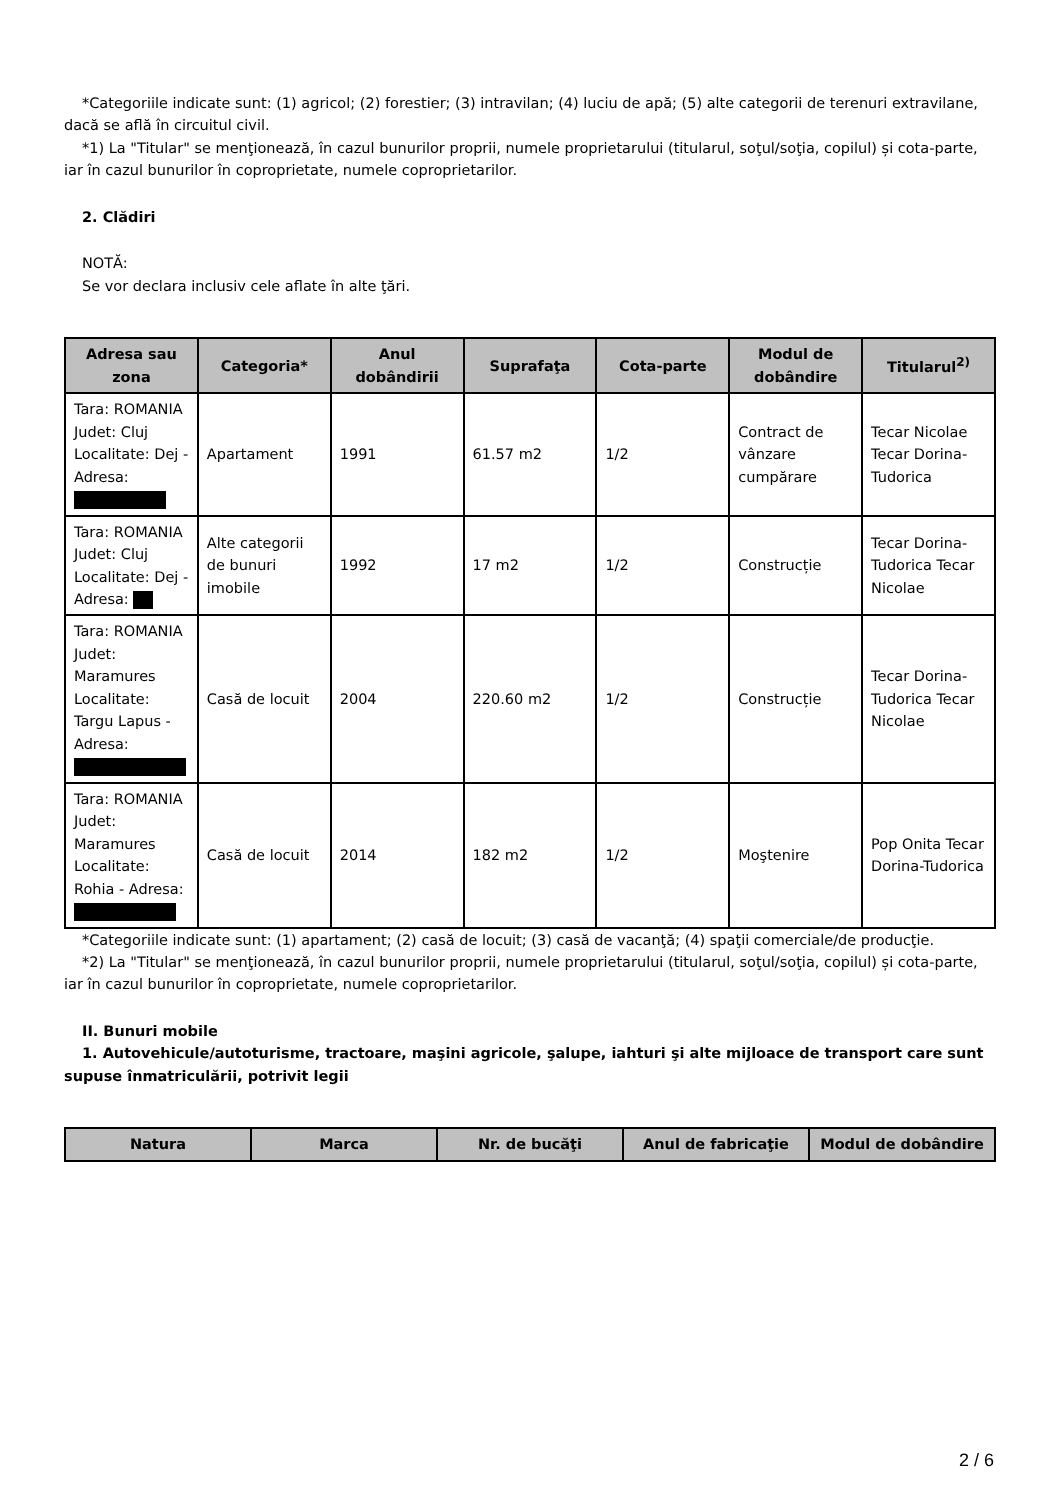*Categoriile indicate sunt: (1) agricol; (2) forestier; (3) intravilan; (4) luciu de apă; (5) alte categorii de terenuri extravilane, dacă se află în circuitul civil.
*1) La "Titular" se menţionează, în cazul bunurilor proprii, numele proprietarului (titularul, soţul/soţia, copilul) și cota-parte, iar în cazul bunurilor în coproprietate, numele coproprietarilor.
2. Clădiri
NOTĂ:
Se vor declara inclusiv cele aflate în alte ţări.
| Adresa sau zona | Categoria* | Anul dobândirii | Suprafaţa | Cota-parte | Modul de dobândire | Titularul<sup>2)</sup> |
| --- | --- | --- | --- | --- | --- | --- |
| Tara: ROMANIA Judet: Cluj Localitate: Dej - Adresa: | Apartament | 1991 | 61.57 m2 | 1/2 | Contract de vânzare cumpărare | Tecar Nicolae Tecar Dorina-Tudorica |
| Tara: ROMANIA Judet: Cluj Localitate: Dej - Adresa: | Alte categorii de bunuri imobile | 1992 | 17 m2 | 1/2 | Construcție | Tecar Dorina-Tudorica Tecar Nicolae |
| Tara: ROMANIA Judet: Maramures Localitate: Targu Lapus - Adresa: | Casă de locuit | 2004 | 220.60 m2 | 1/2 | Construcție | Tecar Dorina-Tudorica Tecar Nicolae |
| Tara: ROMANIA Judet: Maramures Localitate: Rohia - Adresa: | Casă de locuit | 2014 | 182 m2 | 1/2 | Moştenire | Pop Onita Tecar Dorina-Tudorica |
*Categoriile indicate sunt: (1) apartament; (2) casă de locuit; (3) casă de vacanţă; (4) spaţii comerciale/de producţie.
*2) La "Titular" se menţionează, în cazul bunurilor proprii, numele proprietarului (titularul, soţul/soţia, copilul) și cota-parte, iar în cazul bunurilor în coproprietate, numele coproprietarilor.
II. Bunuri mobile
1. Autovehicule/autoturisme, tractoare, maşini agricole, şalupe, iahturi şi alte mijloace de transport care sunt supuse înmatriculării, potrivit legii
| Natura | Marca | Nr. de bucăţi | Anul de fabricaţie | Modul de dobândire |
| --- | --- | --- | --- | --- |
2 / 6